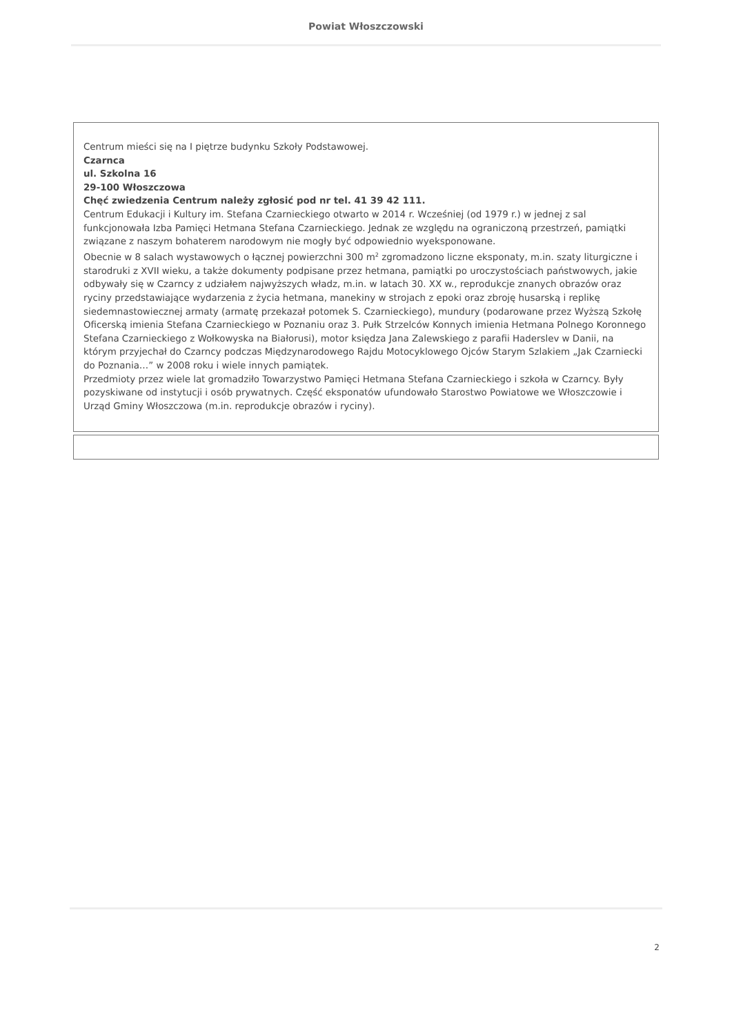Powiat Włoszczowski
Centrum mieści się na I piętrze budynku Szkoły Podstawowej.
Czarnca
ul. Szkolna 16
29-100 Włoszczowa
Chęć zwiedzenia Centrum należy zgłosić pod nr tel. 41 39 42 111.
Centrum Edukacji i Kultury im. Stefana Czarnieckiego otwarto w 2014 r. Wcześniej (od 1979 r.) w jednej z sal funkcjonowała Izba Pamięci Hetmana Stefana Czarnieckiego. Jednak ze względu na ograniczoną przestrzeń, pamiątki związane z naszym bohaterem narodowym nie mogły być odpowiednio wyeksponowane.
Obecnie w 8 salach wystawowych o łącznej powierzchni 300 m<sup>2</sup> zgromadzono liczne eksponaty, m.in. szaty liturgiczne i starodruki z XVII wieku, a także dokumenty podpisane przez hetmana, pamiątki po uroczystościach państwowych, jakie odbywały się w Czarncy z udziałem najwyższych władz, m.in. w latach 30. XX w., reprodukcje znanych obrazów oraz ryciny przedstawiające wydarzenia z życia hetmana, manekiny w strojach z epoki oraz zbroję husarską i replikę siedemnastowiecznej armaty (armatę przekazał potomek S. Czarnieckiego), mundury (podarowane przez Wyższą Szkołę Oficerską imienia Stefana Czarnieckiego w Poznaniu oraz 3. Pułk Strzelców Konnych imienia Hetmana Polnego Koronnego Stefana Czarnieckiego z Wołkowyska na Białorusi), motor księdza Jana Zalewskiego z parafii Haderslev w Danii, na którym przyjechał do Czarncy podczas Międzynarodowego Rajdu Motocyklowego Ojców Starym Szlakiem „Jak Czarniecki do Poznania…” w 2008 roku i wiele innych pamiątek.
Przedmioty przez wiele lat gromadziło Towarzystwo Pamięci Hetmana Stefana Czarnieckiego i szkoła w Czarncy. Były pozyskiwane od instytucji i osób prywatnych. Część eksponatów ufundowało Starostwo Powiatowe we Włoszczowie i Urząd Gminy Włoszczowa (m.in. reprodukcje obrazów i ryciny).
2